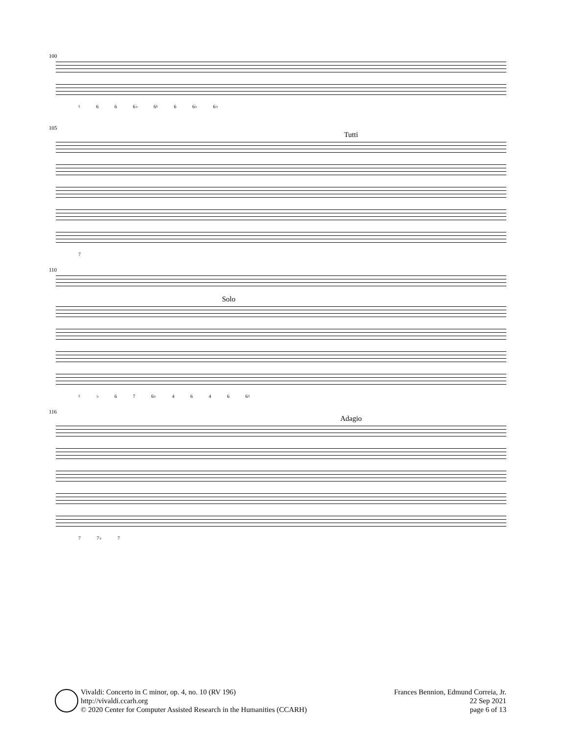100
♮ 6 6 6♭ 6♮ 6 6♭ 6♭
105
Tutti
7
110
Solo
♮ ♭ 6 7 6♭ 4 6 4 6 6♮
116
Adagio
7 7♭ 7
Vivaldi: Concerto in C minor, op. 4, no. 10 (RV 196)
http://vivaldi.ccarh.org
© 2020 Center for Computer Assisted Research in the Humanities (CCARH)
Frances Bennion, Edmund Correia, Jr.
22 Sep 2021
page 6 of 13